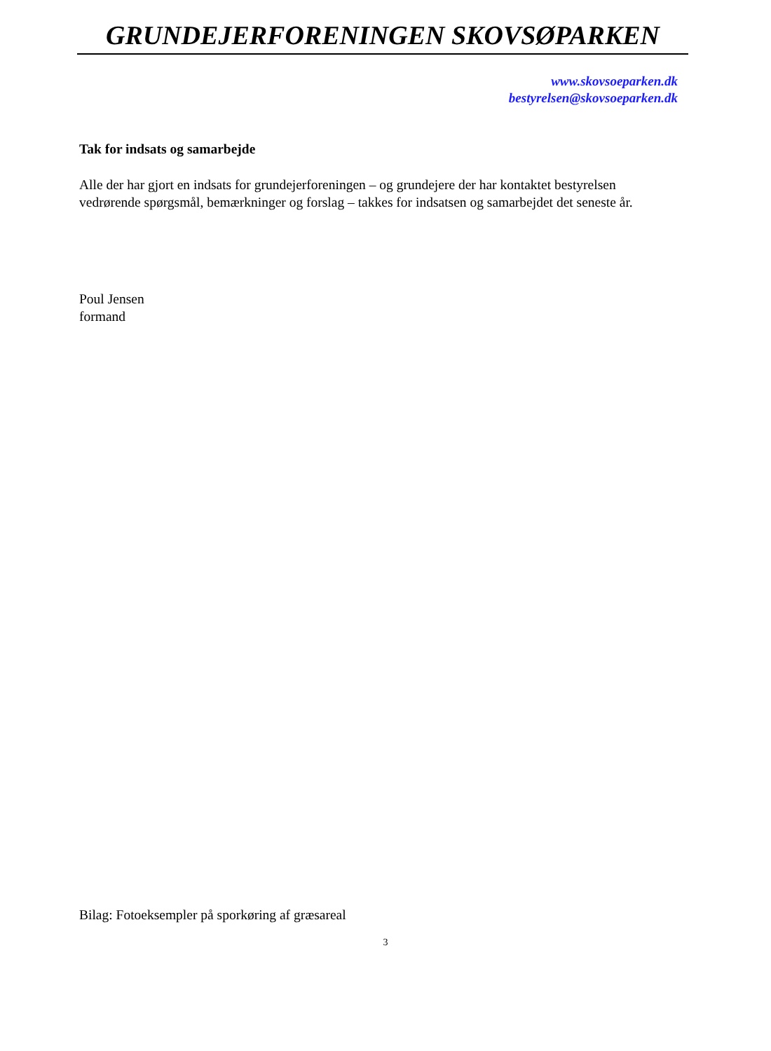GRUNDEJERFORENINGEN SKOVSØPARKEN
www.skovsoeparken.dk
bestyrelsen@skovsoeparken.dk
Tak for indsats og samarbejde
Alle der har gjort en indsats for grundejerforeningen – og grundejere der har kontaktet bestyrelsen vedrørende spørgsmål, bemærkninger og forslag – takkes for indsatsen og samarbejdet det seneste år.
Poul Jensen
formand
Bilag: Fotoeksempler på sporkøring af græsareal
3